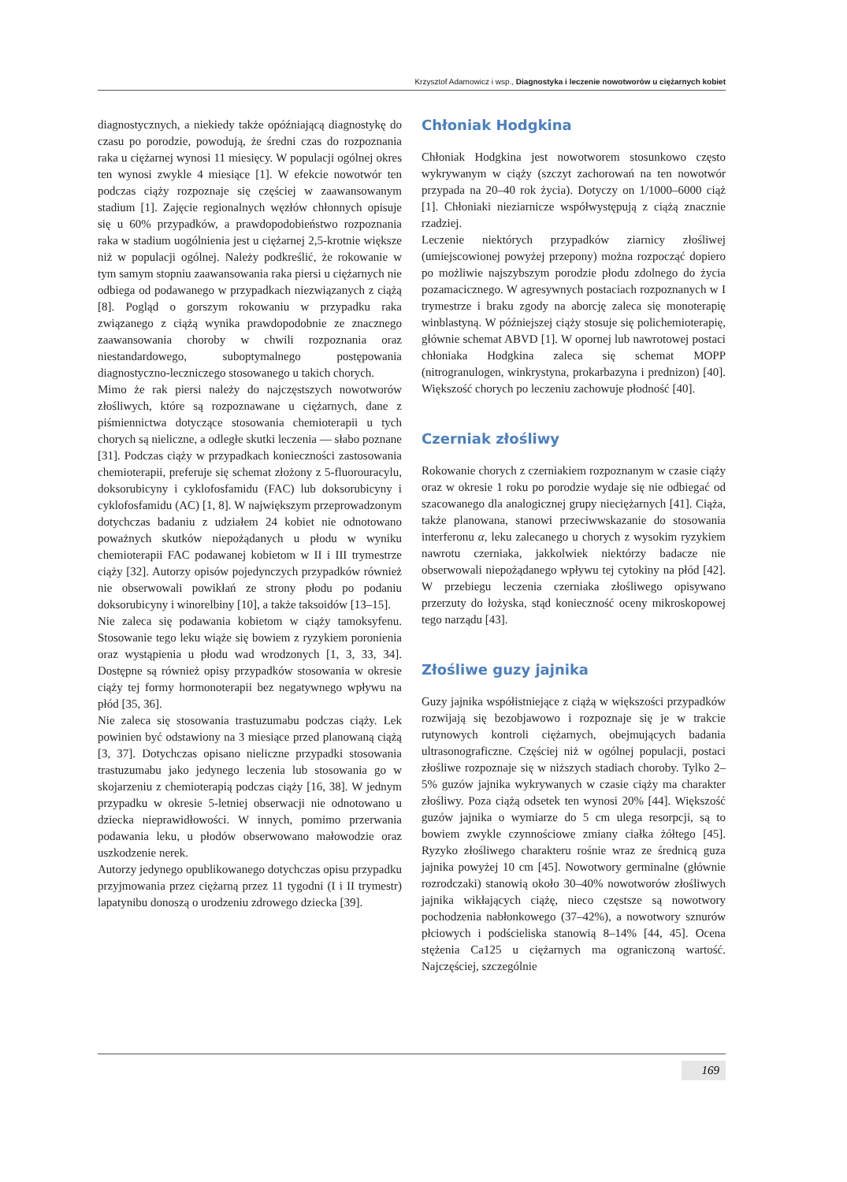Krzysztof Adamowicz i wsp., Diagnostyka i leczenie nowotworów u ciężarnych kobiet
diagnostycznych, a niekiedy także opóźniającą diagnostykę do czasu po porodzie, powodują, że średni czas do rozpoznania raka u ciężarnej wynosi 11 miesięcy. W populacji ogólnej okres ten wynosi zwykle 4 miesiące [1]. W efekcie nowotwór ten podczas ciąży rozpoznaje się częściej w zaawansowanym stadium [1]. Zajęcie regionalnych węzłów chłonnych opisuje się u 60% przypadków, a prawdopodobieństwo rozpoznania raka w stadium uogólnienia jest u ciężarnej 2,5-krotnie większe niż w populacji ogólnej. Należy podkreślić, że rokowanie w tym samym stopniu zaawansowania raka piersi u ciężarnych nie odbiega od podawanego w przypadkach niezwiązanych z ciążą [8]. Pogląd o gorszym rokowaniu w przypadku raka związanego z ciążą wynika prawdopodobnie ze znacznego zaawansowania choroby w chwili rozpoznania oraz niestandardowego, suboptymalnego postępowania diagnostyczno-leczniczego stosowanego u takich chorych.
Mimo że rak piersi należy do najczęstszych nowotworów złośliwych, które są rozpoznawane u ciężarnych, dane z piśmiennictwa dotyczące stosowania chemioterapii u tych chorych są nieliczne, a odległe skutki leczenia — słabo poznane [31]. Podczas ciąży w przypadkach konieczności zastosowania chemioterapii, preferuje się schemat złożony z 5-fluorouracylu, doksorubicyny i cyklofosfamidu (FAC) lub doksorubicyny i cyklofosfamidu (AC) [1, 8]. W największym przeprowadzonym dotychczas badaniu z udziałem 24 kobiet nie odnotowano poważnych skutków niepożądanych u płodu w wyniku chemioterapii FAC podawanej kobietom w II i III trymestrze ciąży [32]. Autorzy opisów pojedynczych przypadków również nie obserwowali powikłań ze strony płodu po podaniu doksorubicyny i winorelbiny [10], a także taksoidów [13–15].
Nie zaleca się podawania kobietom w ciąży tamoksyfenu. Stosowanie tego leku wiąże się bowiem z ryzykiem poronienia oraz wystąpienia u płodu wad wrodzonych [1, 3, 33, 34]. Dostępne są również opisy przypadków stosowania w okresie ciąży tej formy hormonoterapii bez negatywnego wpływu na płód [35, 36].
Nie zaleca się stosowania trastuzumabu podczas ciąży. Lek powinien być odstawiony na 3 miesiące przed planowaną ciążą [3, 37]. Dotychczas opisano nieliczne przypadki stosowania trastuzumabu jako jedynego leczenia lub stosowania go w skojarzeniu z chemioterapią podczas ciąży [16, 38]. W jednym przypadku w okresie 5-letniej obserwacji nie odnotowano u dziecka nieprawidłowości. W innych, pomimo przerwania podawania leku, u płodów obserwowano małowodzie oraz uszkodzenie nerek.
Autorzy jedynego opublikowanego dotychczas opisu przypadku przyjmowania przez ciężarną przez 11 tygodni (I i II trymestr) lapatynibu donoszą o urodzeniu zdrowego dziecka [39].
Chłoniak Hodgkina
Chłoniak Hodgkina jest nowotworem stosunkowo często wykrywanym w ciąży (szczyt zachorowań na ten nowotwór przypada na 20–40 rok życia). Dotyczy on 1/1000–6000 ciąż [1]. Chłoniaki nieziarnicze współwystępują z ciążą znacznie rzadziej.
Leczenie niektórych przypadków ziarnicy złośliwej (umiejscowionej powyżej przepony) można rozpocząć dopiero po możliwie najszybszym porodzie płodu zdolnego do życia pozamacicznego. W agresywnych postaciach rozpoznanych w I trymestrze i braku zgody na aborcję zaleca się monoterapię winblastyną. W późniejszej ciąży stosuje się polichemioterapię, głównie schemat ABVD [1]. W opornej lub nawrotowej postaci chłoniaka Hodgkina zaleca się schemat MOPP (nitrogranulogen, winkrystyna, prokarbazyna i prednizon) [40]. Większość chorych po leczeniu zachowuje płodność [40].
Czerniak złośliwy
Rokowanie chorych z czerniakiem rozpoznanym w czasie ciąży oraz w okresie 1 roku po porodzie wydaje się nie odbiegać od szacowanego dla analogicznej grupy nieciężarnych [41]. Ciąża, także planowana, stanowi przeciwwskazanie do stosowania interferonu α, leku zalecanego u chorych z wysokim ryzykiem nawrotu czerniaka, jakkolwiek niektórzy badacze nie obserwowali niepożądanego wpływu tej cytokiny na płód [42]. W przebiegu leczenia czerniaka złośliwego opisywano przerzuty do łożyska, stąd konieczność oceny mikroskopowej tego narządu [43].
Złośliwe guzy jajnika
Guzy jajnika współistniejące z ciążą w większości przypadków rozwijają się bezobjawowo i rozpoznaje się je w trakcie rutynowych kontroli ciężarnych, obejmujących badania ultrasonograficzne. Częściej niż w ogólnej populacji, postaci złośliwe rozpoznaje się w niższych stadiach choroby. Tylko 2–5% guzów jajnika wykrywanych w czasie ciąży ma charakter złośliwy. Poza ciążą odsetek ten wynosi 20% [44]. Większość guzów jajnika o wymiarze do 5 cm ulega resorpcji, są to bowiem zwykle czynnościowe zmiany ciałka żółtego [45]. Ryzyko złośliwego charakteru rośnie wraz ze średnicą guza jajnika powyżej 10 cm [45]. Nowotwory germinalne (głównie rozrodczaki) stanowią około 30–40% nowotworów złośliwych jajnika wikłających ciążę, nieco częstsze są nowotwory pochodzenia nabłonkowego (37–42%), a nowotwory sznurów płciowych i podścieliska stanowią 8–14% [44, 45]. Ocena stężenia Ca125 u ciężarnych ma ograniczoną wartość. Najczęściej, szczególnie
169